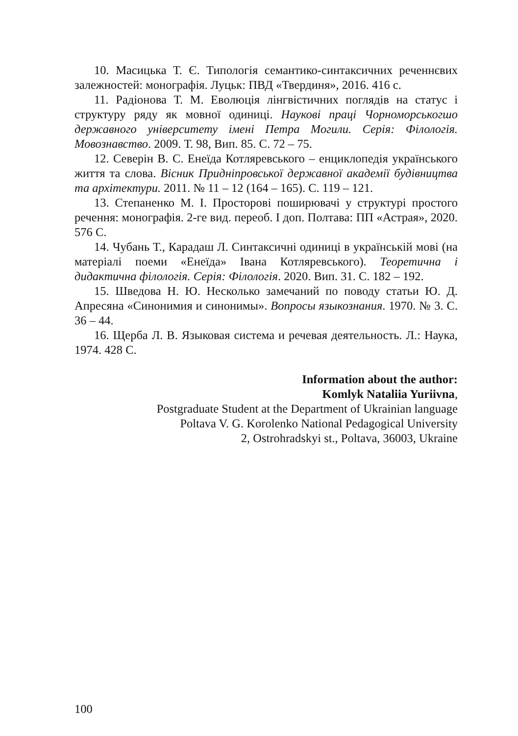10. Масицька Т. Є. Типологія семантико-синтаксичних реченнєвих залежностей: монографія. Луцьк: ПВД «Твердиня», 2016. 416 с.
11. Радіонова Т. М. Еволюція лінгвістичних поглядів на статус і структуру ряду як мовної одиниці. Наукові праці Чорноморськогшо державного університету імені Петра Могили. Серія: Філологія. Мовознавство. 2009. Т. 98, Вип. 85. С. 72 – 75.
12. Северін В. С. Енеїда Котляревського – енциклопедія українського життя та слова. Вісник Придніпровської державної академії будівництва та архітектури. 2011. № 11 – 12 (164 – 165). С. 119 – 121.
13. Степаненко М. І. Просторові поширювачі у структурі простого речення: монографія. 2-ге вид. переоб. І доп. Полтава: ПП «Астрая», 2020. 576 С.
14. Чубань Т., Карадаш Л. Синтаксичні одиниці в українській мові (на матеріалі поеми «Енеїда» Івана Котляревського). Теоретична і дидактична філологія. Серія: Філологія. 2020. Вип. 31. С. 182 – 192.
15. Шведова Н. Ю. Несколько замечаний по поводу статьи Ю. Д. Апресяна «Синонимия и синонимы». Вопросы языкознания. 1970. № 3. С. 36 – 44.
16. Щерба Л. В. Языковая система и речевая деятельность. Л.: Наука, 1974. 428 С.
Information about the author:
Komlyk Nataliia Yuriivna,
Postgraduate Student at the Department of Ukrainian language
Poltava V. G. Korolenko National Pedagogical University
2, Ostrohradskyi st., Poltava, 36003, Ukraine
100